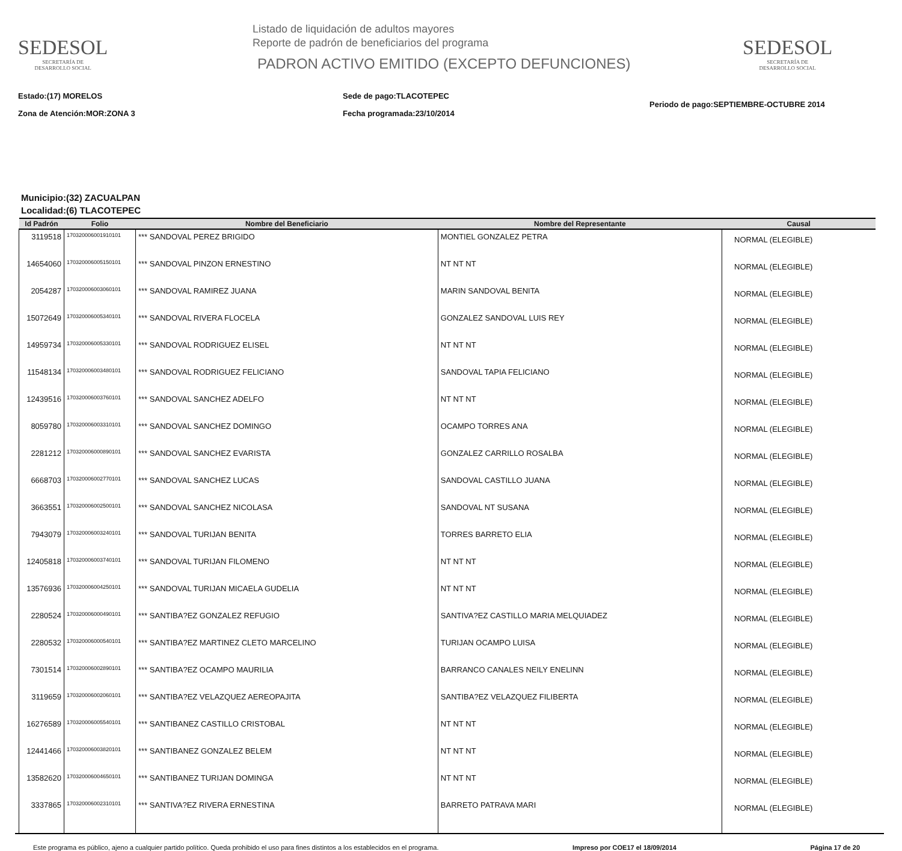SEDESOL
SECRETARÍA DE
DESARROLLO SOCIAL
Listado de liquidación de adultos mayores
Reporte de padrón de beneficiarios del programa
PADRON ACTIVO EMITIDO (EXCEPTO DEFUNCIONES)
SEDESOL
SECRETARÍA DE
DESARROLLO SOCIAL
Estado:(17) MORELOS
Zona de Atención:MOR:ZONA 3
Sede de pago:TLACOTEPEC
Fecha programada:23/10/2014
Periodo de pago:SEPTIEMBRE-OCTUBRE 2014
Municipio:(32) ZACUALPAN
Localidad:(6) TLACOTEPEC
| Id Padrón | Folio | Nombre del Beneficiario | Nombre del Representante | Causal |
| --- | --- | --- | --- | --- |
| 3119518 | 170320006001910101 | *** SANDOVAL PEREZ BRIGIDO | MONTIEL GONZALEZ PETRA | NORMAL (ELEGIBLE) |
| 14654060 | 170320006005150101 | *** SANDOVAL PINZON ERNESTINO | NT NT NT | NORMAL (ELEGIBLE) |
| 2054287 | 170320006003060101 | *** SANDOVAL RAMIREZ JUANA | MARIN SANDOVAL BENITA | NORMAL (ELEGIBLE) |
| 15072649 | 170320006005340101 | *** SANDOVAL RIVERA FLOCELA | GONZALEZ SANDOVAL LUIS REY | NORMAL (ELEGIBLE) |
| 14959734 | 170320006005330101 | *** SANDOVAL RODRIGUEZ ELISEL | NT NT NT | NORMAL (ELEGIBLE) |
| 11548134 | 170320006003480101 | *** SANDOVAL RODRIGUEZ FELICIANO | SANDOVAL TAPIA FELICIANO | NORMAL (ELEGIBLE) |
| 12439516 | 170320006003760101 | *** SANDOVAL SANCHEZ ADELFO | NT NT NT | NORMAL (ELEGIBLE) |
| 8059780 | 170320006003310101 | *** SANDOVAL SANCHEZ DOMINGO | OCAMPO TORRES ANA | NORMAL (ELEGIBLE) |
| 2281212 | 170320006000890101 | *** SANDOVAL SANCHEZ EVARISTA | GONZALEZ CARRILLO ROSALBA | NORMAL (ELEGIBLE) |
| 6668703 | 170320006002770101 | *** SANDOVAL SANCHEZ LUCAS | SANDOVAL CASTILLO JUANA | NORMAL (ELEGIBLE) |
| 3663551 | 170320006002500101 | *** SANDOVAL SANCHEZ NICOLASA | SANDOVAL NT SUSANA | NORMAL (ELEGIBLE) |
| 7943079 | 170320006003240101 | *** SANDOVAL TURIJAN BENITA | TORRES BARRETO ELIA | NORMAL (ELEGIBLE) |
| 12405818 | 170320006003740101 | *** SANDOVAL TURIJAN FILOMENO | NT NT NT | NORMAL (ELEGIBLE) |
| 13576936 | 170320006004250101 | *** SANDOVAL TURIJAN MICAELA GUDELIA | NT NT NT | NORMAL (ELEGIBLE) |
| 2280524 | 170320006000490101 | *** SANTIBA?EZ GONZALEZ REFUGIO | SANTIVA?EZ CASTILLO MARIA MELQUIADEZ | NORMAL (ELEGIBLE) |
| 2280532 | 170320006000540101 | *** SANTIBA?EZ MARTINEZ CLETO MARCELINO | TURIJAN OCAMPO LUISA | NORMAL (ELEGIBLE) |
| 7301514 | 170320006002890101 | *** SANTIBA?EZ OCAMPO MAURILIA | BARRANCO CANALES NEILY ENELINN | NORMAL (ELEGIBLE) |
| 3119659 | 170320006002060101 | *** SANTIBA?EZ VELAZQUEZ AEREOPAJITA | SANTIBA?EZ VELAZQUEZ FILIBERTA | NORMAL (ELEGIBLE) |
| 16276589 | 170320006005540101 | *** SANTIBANEZ CASTILLO CRISTOBAL | NT NT NT | NORMAL (ELEGIBLE) |
| 12441466 | 170320006003820101 | *** SANTIBANEZ GONZALEZ BELEM | NT NT NT | NORMAL (ELEGIBLE) |
| 13582620 | 170320006004650101 | *** SANTIBANEZ TURIJAN DOMINGA | NT NT NT | NORMAL (ELEGIBLE) |
| 3337865 | 170320006002310101 | *** SANTIVA?EZ RIVERA ERNESTINA | BARRETO PATRAVA MARI | NORMAL (ELEGIBLE) |
Este programa es público, ajeno a cualquier partido político. Queda prohibido el uso para fines distintos a los establecidos en el programa. Impreso por COE17 el 18/09/2014 Página 17 de 20